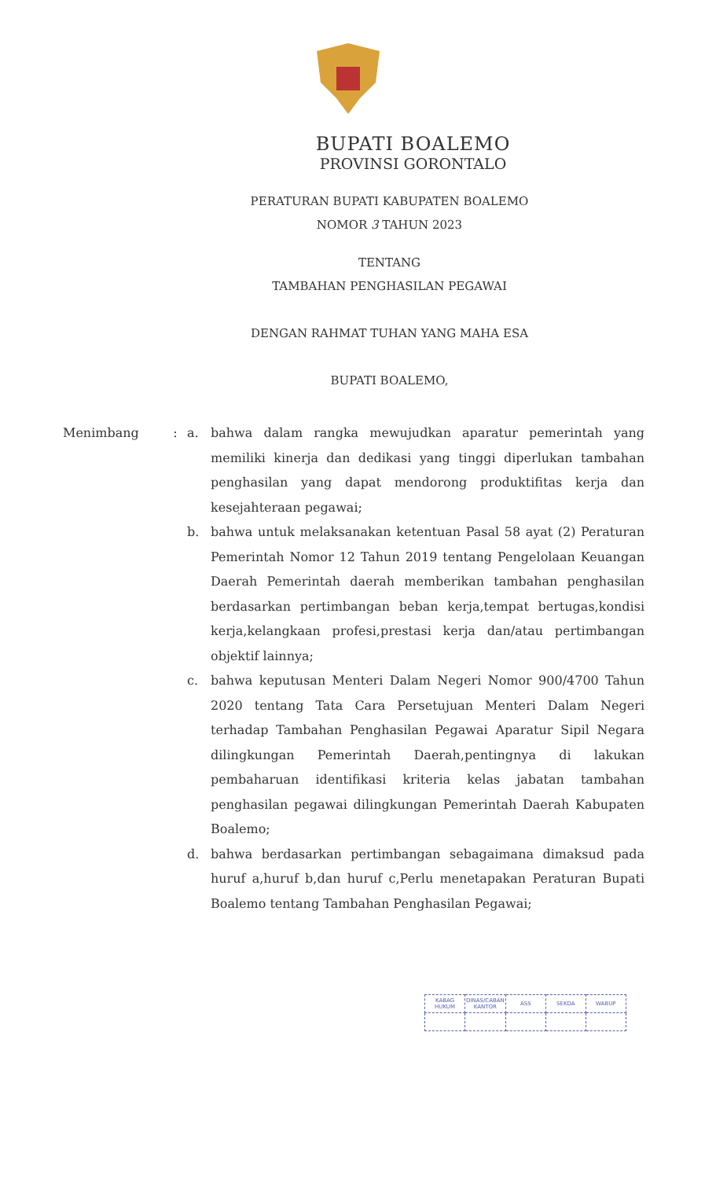BUPATI BOALEMO
PROVINSI GORONTALO
PERATURAN BUPATI KABUPATEN BOALEMO
NOMOR 3 TAHUN 2023
TENTANG
TAMBAHAN PENGHASILAN PEGAWAI
DENGAN RAHMAT TUHAN YANG MAHA ESA
BUPATI BOALEMO,
Menimbang : a. bahwa dalam rangka mewujudkan aparatur pemerintah yang memiliki kinerja dan dedikasi yang tinggi diperlukan tambahan penghasilan yang dapat mendorong produktifitas kerja dan kesejahteraan pegawai;
b. bahwa untuk melaksanakan ketentuan Pasal 58 ayat (2) Peraturan Pemerintah Nomor 12 Tahun 2019 tentang Pengelolaan Keuangan Daerah Pemerintah daerah memberikan tambahan penghasilan berdasarkan pertimbangan beban kerja,tempat bertugas,kondisi kerja,kelangkaan profesi,prestasi kerja dan/atau pertimbangan objektif lainnya;
c. bahwa keputusan Menteri Dalam Negeri Nomor 900/4700 Tahun 2020 tentang Tata Cara Persetujuan Menteri Dalam Negeri terhadap Tambahan Penghasilan Pegawai Aparatur Sipil Negara dilingkungan Pemerintah Daerah,pentingnya di lakukan pembaharuan identifikasi kriteria kelas jabatan tambahan penghasilan pegawai dilingkungan Pemerintah Daerah Kabupaten Boalemo;
d. bahwa berdasarkan pertimbangan sebagaimana dimaksud pada huruf a,huruf b,dan huruf c,Perlu menetapakan Peraturan Bupati Boalemo tentang Tambahan Penghasilan Pegawai;
| KABAG HUKUM | DINAS/CABAN KANTOR | ASS | SEKDA | WABUP |